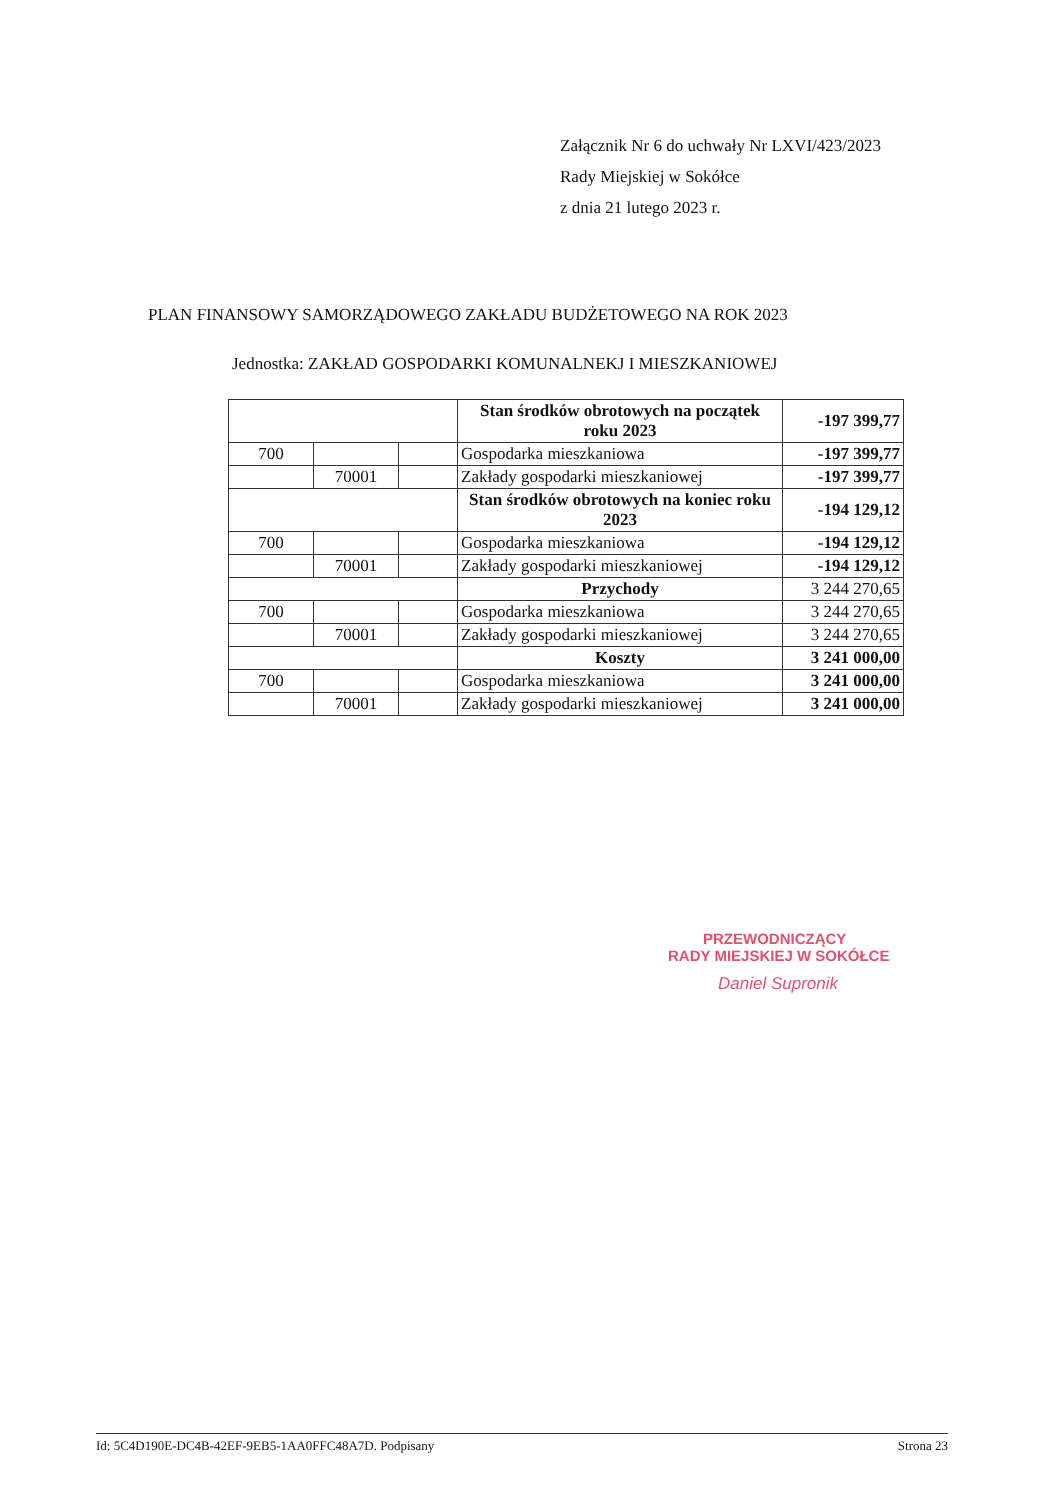Załącznik Nr 6 do uchwały Nr LXVI/423/2023
Rady Miejskiej w Sokółce
z dnia 21 lutego 2023 r.
PLAN FINANSOWY SAMORZĄDOWEGO ZAKŁADU BUDŻETOWEGO NA ROK 2023
Jednostka: ZAKŁAD GOSPODARKI KOMUNALNEKJ I MIESZKANIOWEJ
| | | | Stan środków obrotowych na początek roku 2023 | -197 399,77 |
| 700 | | | Gospodarka mieszkaniowa | -197 399,77 |
| | 70001 | | Zakłady gospodarki mieszkaniowej | -197 399,77 |
| | | | Stan środków obrotowych na koniec roku 2023 | -194 129,12 |
| 700 | | | Gospodarka mieszkaniowa | -194 129,12 |
| | 70001 | | Zakłady gospodarki mieszkaniowej | -194 129,12 |
| | | | Przychody | 3 244 270,65 |
| 700 | | | Gospodarka mieszkaniowa | 3 244 270,65 |
| | 70001 | | Zakłady gospodarki mieszkaniowej | 3 244 270,65 |
| | | | Koszty | 3 241 000,00 |
| 700 | | | Gospodarka mieszkaniowa | 3 241 000,00 |
| | 70001 | | Zakłady gospodarki mieszkaniowej | 3 241 000,00 |
PRZEWODNICZĄCY
RADY MIEJSKIEJ W SOKÓŁCE
Daniel Supronik
Id: 5C4D190E-DC4B-42EF-9EB5-1AA0FFC48A7D. Podpisany Strona 23